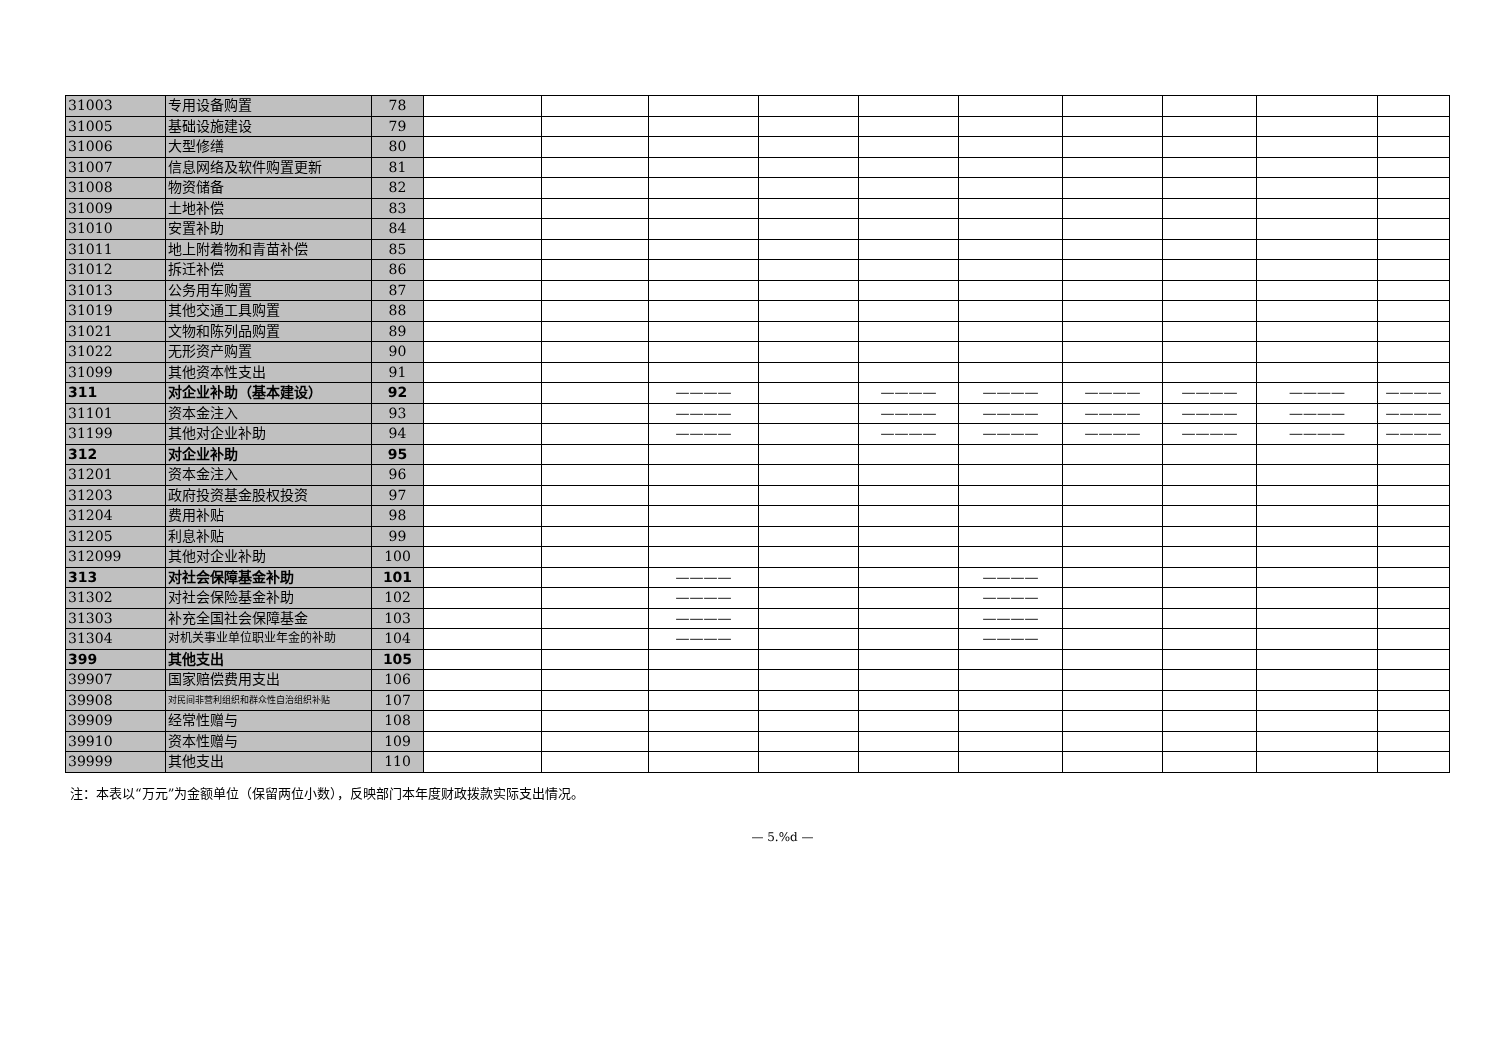| 31003 | 专用设备购置 | 78 | | | | | | | | | | |
| 31005 | 基础设施建设 | 79 | | | | | | | | | | |
| 31006 | 大型修缮 | 80 | | | | | | | | | | |
| 31007 | 信息网络及软件购置更新 | 81 | | | | | | | | | | |
| 31008 | 物资储备 | 82 | | | | | | | | | | |
| 31009 | 土地补偿 | 83 | | | | | | | | | | |
| 31010 | 安置补助 | 84 | | | | | | | | | | |
| 31011 | 地上附着物和青苗补偿 | 85 | | | | | | | | | | |
| 31012 | 拆迁补偿 | 86 | | | | | | | | | | |
| 31013 | 公务用车购置 | 87 | | | | | | | | | | |
| 31019 | 其他交通工具购置 | 88 | | | | | | | | | | |
| 31021 | 文物和陈列品购置 | 89 | | | | | | | | | | |
| 31022 | 无形资产购置 | 90 | | | | | | | | | | |
| 31099 | 其他资本性支出 | 91 | | | | | | | | | | |
| 311 | 对企业补助（基本建设） | 92 | | | ———— | | ———— | ———— | ———— | ———— | ———— | ———— |
| 31101 | 资本金注入 | 93 | | | ———— | | ———— | ———— | ———— | ———— | ———— | ———— |
| 31199 | 其他对企业补助 | 94 | | | ———— | | ———— | ———— | ———— | ———— | ———— | ———— |
| 312 | 对企业补助 | 95 | | | | | | | | | | |
| 31201 | 资本金注入 | 96 | | | | | | | | | | |
| 31203 | 政府投资基金股权投资 | 97 | | | | | | | | | | |
| 31204 | 费用补贴 | 98 | | | | | | | | | | |
| 31205 | 利息补贴 | 99 | | | | | | | | | | |
| 312099 | 其他对企业补助 | 100 | | | | | | | | | | |
| 313 | 对社会保障基金补助 | 101 | | | ———— | | | ———— | | | | |
| 31302 | 对社会保险基金补助 | 102 | | | ———— | | | ———— | | | | |
| 31303 | 补充全国社会保障基金 | 103 | | | ———— | | | ———— | | | | |
| 31304 | 对机关事业单位职业年金的补助 | 104 | | | ———— | | | ———— | | | | |
| 399 | 其他支出 | 105 | | | | | | | | | | |
| 39907 | 国家赔偿费用支出 | 106 | | | | | | | | | | |
| 39908 | 对民间非营利组织和群众性自治组织补贴 | 107 | | | | | | | | | | |
| 39909 | 经常性赠与 | 108 | | | | | | | | | | |
| 39910 | 资本性赠与 | 109 | | | | | | | | | | |
| 39999 | 其他支出 | 110 | | | | | | | | | | |
注：本表以“万元”为金额单位（保留两位小数），反映部门本年度财政拨款实际支出情况。
— 5.%d —